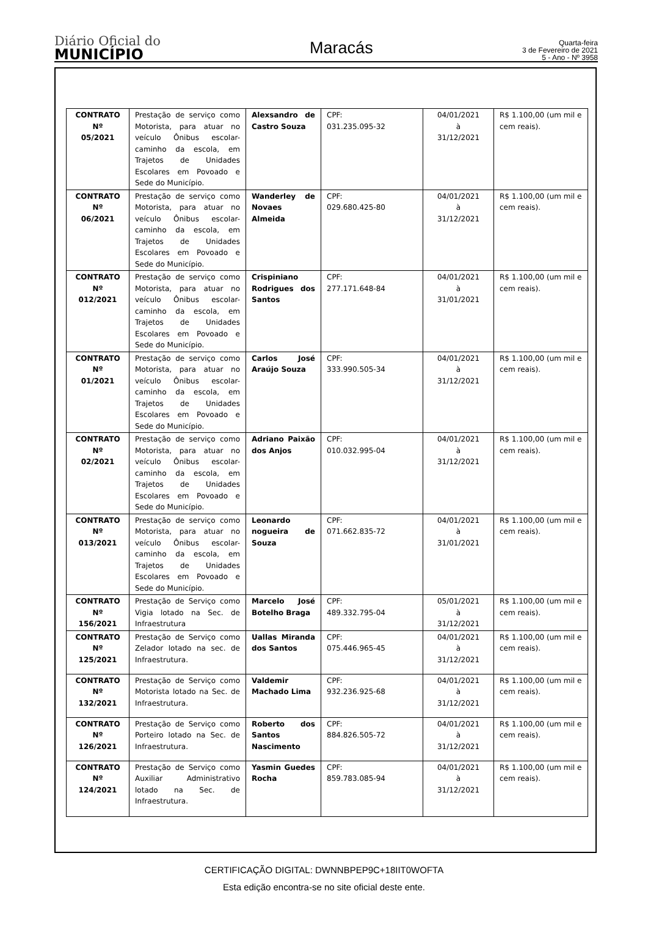Diário Oficial do
MUNICÍPIO
Maracás
Quarta-feira
3 de Fevereiro de 2021
5 - Ano - Nº 3958
| CONTRATO Nº 05/2021 | Prestação de serviço como Motorista, para atuar no veículo Ônibus escolar-caminho da escola, em Trajetos de Unidades Escolares em Povoado e Sede do Município. | Alexsandro de Castro Souza | CPF: 031.235.095-32 | 04/01/2021 à 31/12/2021 | R$ 1.100,00 (um mil e cem reais). |
| CONTRATO Nº 06/2021 | Prestação de serviço como Motorista, para atuar no veículo Ônibus escolar-caminho da escola, em Trajetos de Unidades Escolares em Povoado e Sede do Município. | Wanderley de Novaes Almeida | CPF: 029.680.425-80 | 04/01/2021 à 31/12/2021 | R$ 1.100,00 (um mil e cem reais). |
| CONTRATO Nº 012/2021 | Prestação de serviço como Motorista, para atuar no veículo Ônibus escolar-caminho da escola, em Trajetos de Unidades Escolares em Povoado e Sede do Município. | Crispiniano Rodrigues dos Santos | CPF: 277.171.648-84 | 04/01/2021 à 31/01/2021 | R$ 1.100,00 (um mil e cem reais). |
| CONTRATO Nº 01/2021 | Prestação de serviço como Motorista, para atuar no veículo Ônibus escolar-caminho da escola, em Trajetos de Unidades Escolares em Povoado e Sede do Município. | Carlos José Araújo Souza | CPF: 333.990.505-34 | 04/01/2021 à 31/12/2021 | R$ 1.100,00 (um mil e cem reais). |
| CONTRATO Nº 02/2021 | Prestação de serviço como Motorista, para atuar no veículo Ônibus escolar-caminho da escola, em Trajetos de Unidades Escolares em Povoado e Sede do Município. | Adriano Paixão dos Anjos | CPF: 010.032.995-04 | 04/01/2021 à 31/12/2021 | R$ 1.100,00 (um mil e cem reais). |
| CONTRATO Nº 013/2021 | Prestação de serviço como Motorista, para atuar no veículo Ônibus escolar-caminho da escola, em Trajetos de Unidades Escolares em Povoado e Sede do Município. | Leonardo nogueira de Souza | CPF: 071.662.835-72 | 04/01/2021 à 31/01/2021 | R$ 1.100,00 (um mil e cem reais). |
| CONTRATO Nº 156/2021 | Prestação de Serviço como Vigia lotado na Sec. de Infraestrutura | Marcelo José Botelho Braga | CPF: 489.332.795-04 | 05/01/2021 à 31/12/2021 | R$ 1.100,00 (um mil e cem reais). |
| CONTRATO Nº 125/2021 | Prestação de Serviço como Zelador lotado na sec. de Infraestrutura. | Uallas Miranda dos Santos | CPF: 075.446.965-45 | 04/01/2021 à 31/12/2021 | R$ 1.100,00 (um mil e cem reais). |
| CONTRATO Nº 132/2021 | Prestação de Serviço como Motorista lotado na Sec. de Infraestrutura. | Valdemir Machado Lima | CPF: 932.236.925-68 | 04/01/2021 à 31/12/2021 | R$ 1.100,00 (um mil e cem reais). |
| CONTRATO Nº 126/2021 | Prestação de Serviço como Porteiro lotado na Sec. de Infraestrutura. | Roberto dos Santos Nascimento | CPF: 884.826.505-72 | 04/01/2021 à 31/12/2021 | R$ 1.100,00 (um mil e cem reais). |
| CONTRATO Nº 124/2021 | Prestação de Serviço como Auxiliar Administrativo lotado na Sec. de Infraestrutura. | Yasmin Guedes Rocha | CPF: 859.783.085-94 | 04/01/2021 à 31/12/2021 | R$ 1.100,00 (um mil e cem reais). |
CERTIFICAÇÃO DIGITAL: DWNNBPEP9C+18IIT0WOFTA
Esta edição encontra-se no site oficial deste ente.